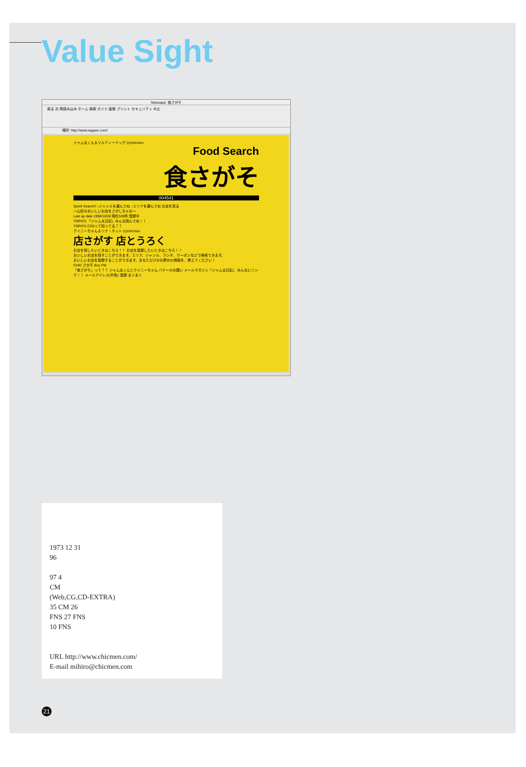Value Sight
Netscape: 食さがそ
戻る 次 再読み込み ホーム 検索 ガイド 画像 プリント セキュリティ 中止
場所: http://www.sagaso.com/
ジャム太くん＆ソルティードッグ (c)chicmen
Food Search
食さがそ
004541
Quick Search!! ↓ジャンルを選んでね ↓エリアを選んでね お店を見る
〜山形のおいしいお店をさがしちゃお〜
Last up date 1998/10/28 現在538件 登録中
TOPICS 「ジャム太日記」みんな読んでね！！
TOPICS CSSって知ってる？？
クイニーちゃん＆ツナ・ホット (c)chicmen
店さがす 店とうろく
お店を探したいときはこちら！！ お店を登録したいときはこちら！！
おいしいお店を探すことができます。エリア、ジャンル、ランチ、クーポンなどで検索できます。
おいしいお店を登録することができます。あなただけのお薦めの情報を、教えてください！
CHIC さがそ Boy FM
「食さがそ」って？？ ジャム太くんとクイニーちゃん バナーのお願い メールマガジン「ジャム太日記」 みんなにリンク！！ メールアドレス(半角): 登録 まぐまぐ
1973 12 31
96
97 4
CM
(Web,CG,CD-EXTRA)
35 CM 26
FNS 27 FNS
10 FNS
URL http://www.chicmen.com/
E-mail mihiro@chicmen.com
21